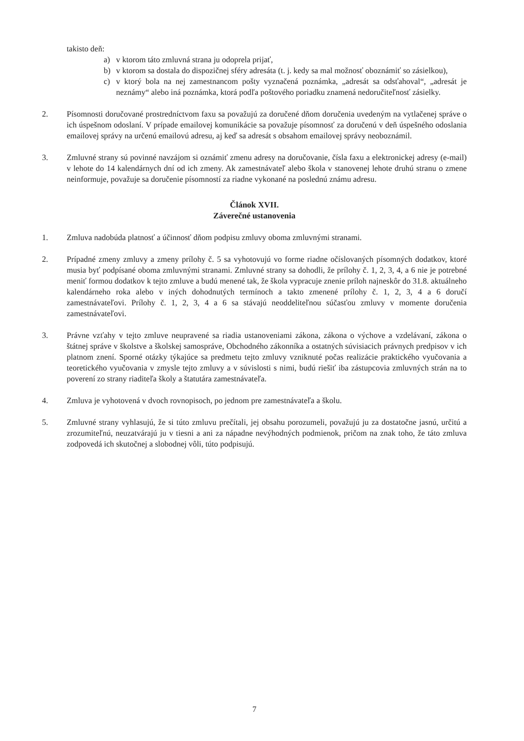takisto deň:
a) v ktorom táto zmluvná strana ju odoprela prijať,
b) v ktorom sa dostala do dispozičnej sféry adresáta (t. j. kedy sa mal možnosť oboznámiť so zásielkou),
c) v ktorý bola na nej zamestnancom pošty vyznačená poznámka, „adresát sa odsťahoval“, „adresát je neznámy“ alebo iná poznámka, ktorá podľa poštového poriadku znamená nedoručiteľnosť zásielky.
2. Písomnosti doručované prostredníctvom faxu sa považujú za doručené dňom doručenia uvedeným na vytlačenej správe o ich úspešnom odoslaní. V prípade emailovej komunikácie sa považuje písomnosť za doručenú v deň úspešného odoslania emailovej správy na určenú emailovú adresu, aj keď sa adresát s obsahom emailovej správy neoboznámil.
3. Zmluvné strany sú povinné navzájom si oznámiť zmenu adresy na doručovanie, čísla faxu a elektronickej adresy (e-mail) v lehote do 14 kalendárnych dní od ich zmeny. Ak zamestnávateľ alebo škola v stanovenej lehote druhú stranu o zmene neinformuje, považuje sa doručenie písomností za riadne vykonané na poslednú známu adresu.
Článok XVII.
Záverečné ustanovenia
1. Zmluva nadobúda platnosť a účinnosť dňom podpisu zmluvy oboma zmluvnými stranami.
2. Prípadné zmeny zmluvy a zmeny prílohy č. 5 sa vyhotovujú vo forme riadne očíslovaných písomných dodatkov, ktoré musia byť podpísané oboma zmluvnými stranami. Zmluvné strany sa dohodli, že prílohy č. 1, 2, 3, 4, a 6 nie je potrebné meniť formou dodatkov k tejto zmluve a budú menené tak, že škola vypracuje znenie príloh najneskôr do 31.8. aktuálneho kalendárneho roka alebo v iných dohodnutých termínoch a takto zmenené prílohy č. 1, 2, 3, 4 a 6 doručí zamestnávateľovi. Prílohy č. 1, 2, 3, 4 a 6 sa stávajú neoddeliteľnou súčasťou zmluvy v momente doručenia zamestnávateľovi.
3. Právne vzťahy v tejto zmluve neupravené sa riadia ustanoveniami zákona, zákona o výchove a vzdelávaní, zákona o štátnej správe v školstve a školskej samospráve, Obchodného zákonníka a ostatných súvisiacich právnych predpisov v ich platnom znení. Sporné otázky týkajúce sa predmetu tejto zmluvy vzniknuté počas realizácie praktického vyučovania a teoretického vyučovania v zmysle tejto zmluvy a v súvislosti s nimi, budú riešiť iba zástupcovia zmluvných strán na to poverení zo strany riaditeľa školy a štatutára zamestnávateľa.
4. Zmluva je vyhotovená v dvoch rovnopisoch, po jednom pre zamestnávateľa a školu.
5. Zmluvné strany vyhlasujú, že si túto zmluvu prečítali, jej obsahu porozumeli, považujú ju za dostatočne jasnú, určitú a zrozumiteľnú, neuzatvárajú ju v tiesni a ani za nápadne nevýhodných podmienok, pričom na znak toho, že táto zmluva zodpovedá ich skutočnej a slobodnej vôli, túto podpisujú.
7